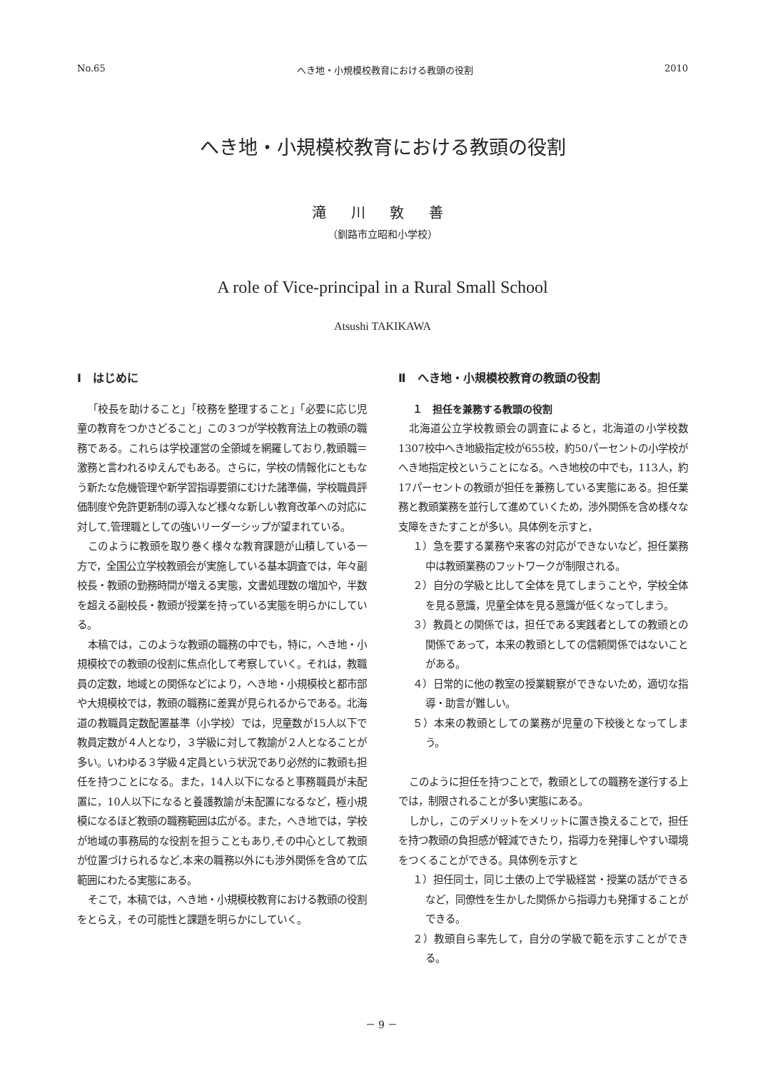No.65 へき地・小規模校教育における教頭の役割 2010
へき地・小規模校教育における教頭の役割
滝 川 敦 善
（釧路市立昭和小学校）
A role of Vice-principal in a Rural Small School
Atsushi TAKIKAWA
Ⅰ　はじめに
「校長を助けること」「校務を整理すること」「必要に応じ児童の教育をつかさどること」この３つが学校教育法上の教頭の職務である。これらは学校運営の全領域を網羅しており,教頭職＝激務と言われるゆえんでもある。さらに，学校の情報化にともなう新たな危機管理や新学習指導要領にむけた諸準備，学校職員評価制度や免許更新制の導入など様々な新しい教育改革への対応に対して,管理職としての強いリーダーシップが望まれている。
このように教頭を取り巻く様々な教育課題が山積している一方で，全国公立学校教頭会が実施している基本調査では，年々副校長・教頭の勤務時間が増える実態，文書処理数の増加や，半数を超える副校長・教頭が授業を持っている実態を明らかにしている。
本稿では，このような教頭の職務の中でも，特に，へき地・小規模校での教頭の役割に焦点化して考察していく。それは，教職員の定数，地域との関係などにより，へき地・小規模校と都市部や大規模校では，教頭の職務に差異が見られるからである。北海道の教職員定数配置基準（小学校）では，児童数が15人以下で教員定数が４人となり，３学級に対して教諭が２人となることが多い。いわゆる３学級４定員という状況であり必然的に教頭も担任を持つことになる。また，14人以下になると事務職員が未配置に，10人以下になると養護教諭が未配置になるなど，極小規模になるほど教頭の職務範囲は広がる。また，へき地では，学校が地域の事務局的な役割を担うこともあり,その中心として教頭が位置づけられるなど,本来の職務以外にも渉外関係を含めて広範囲にわたる実態にある。
そこで，本稿では，へき地・小規模校教育における教頭の役割をとらえ，その可能性と課題を明らかにしていく。
Ⅱ　へき地・小規模校教育の教頭の役割
１　担任を兼務する教頭の役割
北海道公立学校教頭会の調査によると，北海道の小学校数1307校中へき地級指定校が655校，約50パーセントの小学校がへき地指定校ということになる。へき地校の中でも，113人，約17パーセントの教頭が担任を兼務している実態にある。担任業務と教頭業務を並行して進めていくため，渉外関係を含め様々な支障をきたすことが多い。具体例を示すと，
１）急を要する業務や来客の対応ができないなど，担任業務中は教頭業務のフットワークが制限される。
２）自分の学級と比して全体を見てしまうことや，学校全体を見る意識，児童全体を見る意識が低くなってしまう。
３）教員との関係では，担任である実践者としての教頭との関係であって，本来の教頭としての信頼関係ではないことがある。
４）日常的に他の教室の授業観察ができないため，適切な指導・助言が難しい。
５）本来の教頭としての業務が児童の下校後となってしまう。
このように担任を持つことで，教頭としての職務を遂行する上では，制限されることが多い実態にある。
しかし，このデメリットをメリットに置き換えることで，担任を持つ教頭の負担感が軽減できたり，指導力を発揮しやすい環境をつくることができる。具体例を示すと
１）担任同士，同じ土俵の上で学級経営・授業の話ができるなど，同僚性を生かした関係から指導力も発揮することができる。
２）教頭自ら率先して，自分の学級で範を示すことができる。
－ 9 －